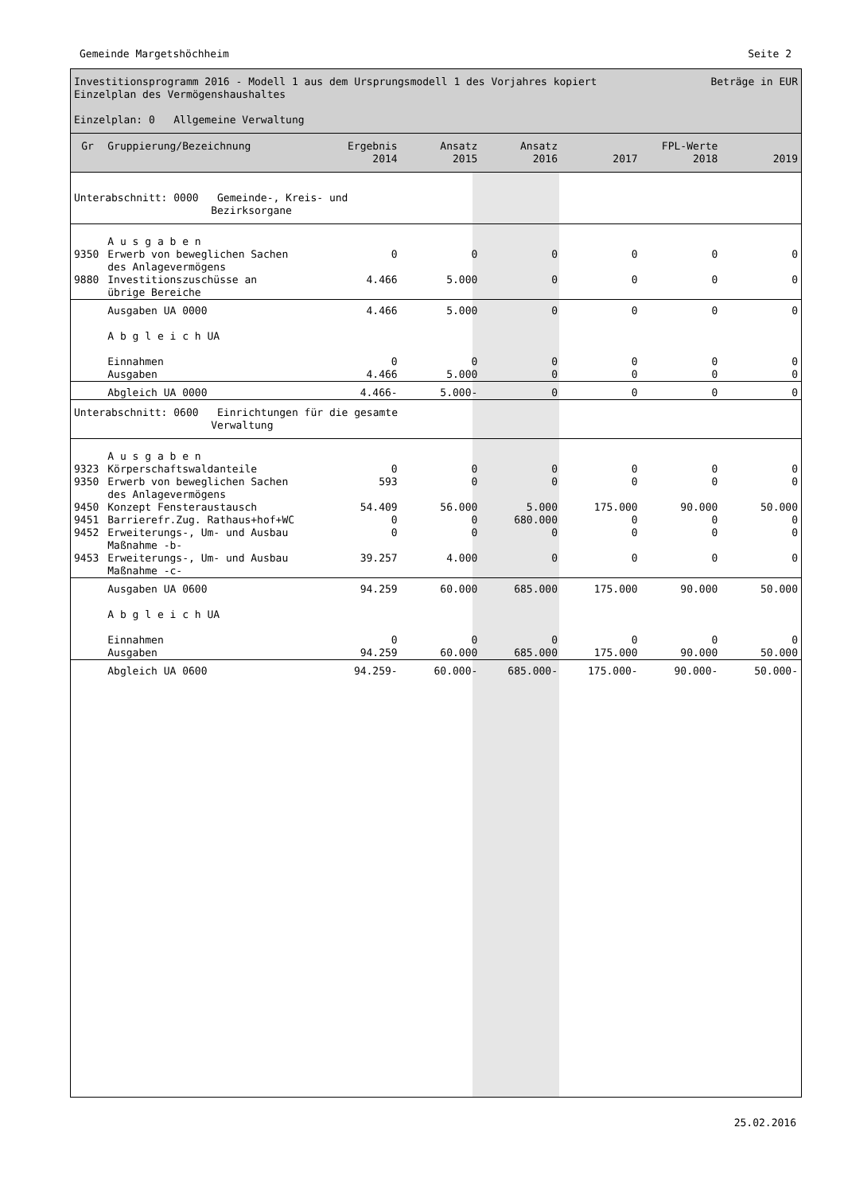Gemeinde Margetshöchheim Seite 2
Investitionsprogramm 2016 - Modell 1 aus dem Ursprungsmodell 1 des Vorjahres kopiert Beträge in EUR
Einzelplan des Vermögenshaushaltes
Einzelplan: 0 Allgemeine Verwaltung
| Gr | Gruppierung/Bezeichnung | Ergebnis 2014 | Ansatz 2015 | Ansatz 2016 | 2017 | FPL-Werte 2018 | 2019 |
| --- | --- | --- | --- | --- | --- | --- | --- |
| Unterabschnitt: 0000 Gemeinde-, Kreis- und Bezirksorgane | | | | | | | |
| | A u s g a b e n | | | | | | |
| 9350 | Erwerb von beweglichen Sachen des Anlagevermögens | 0 | 0 | 0 | 0 | 0 | 0 |
| 9880 | Investitionszuschüsse an übrige Bereiche | 4.466 | 5.000 | 0 | 0 | 0 | 0 |
| | Ausgaben UA 0000 | 4.466 | 5.000 | 0 | 0 | 0 | 0 |
| | A b g l e i c h UA | | | | | | |
| | Einnahmen Ausgaben | 0 4.466 | 0 5.000 | 0 0 | 0 0 | 0 0 | 0 0 |
| | Abgleich UA 0000 | 4.466- | 5.000- | 0 | 0 | 0 | 0 |
| Unterabschnitt: 0600 Einrichtungen für die gesamte Verwaltung | | | | | | | |
| | A u s g a b e n | | | | | | |
| 9323 | Körperschaftswaldanteile | 0 | 0 | 0 | 0 | 0 | 0 |
| 9350 | Erwerb von beweglichen Sachen des Anlagevermögens | 593 | 0 | 0 | 0 | 0 | 0 |
| 9450 | Konzept Fensteraustausch | 54.409 | 56.000 | 5.000 | 175.000 | 90.000 | 50.000 |
| 9451 | Barrierefr.Zug. Rathaus+hof+WC | 0 | 0 | 680.000 | 0 | 0 | 0 |
| 9452 | Erweiterungs-, Um- und Ausbau Maßnahme -b- | 0 | 0 | 0 | 0 | 0 | 0 |
| 9453 | Erweiterungs-, Um- und Ausbau Maßnahme -c- | 39.257 | 4.000 | 0 | 0 | 0 | 0 |
| | Ausgaben UA 0600 | 94.259 | 60.000 | 685.000 | 175.000 | 90.000 | 50.000 |
| | A b g l e i c h UA | | | | | | |
| | Einnahmen Ausgaben | 0 94.259 | 0 60.000 | 0 685.000 | 0 175.000 | 0 90.000 | 0 50.000 |
| | Abgleich UA 0600 | 94.259- | 60.000- | 685.000- | 175.000- | 90.000- | 50.000- |
25.02.2016